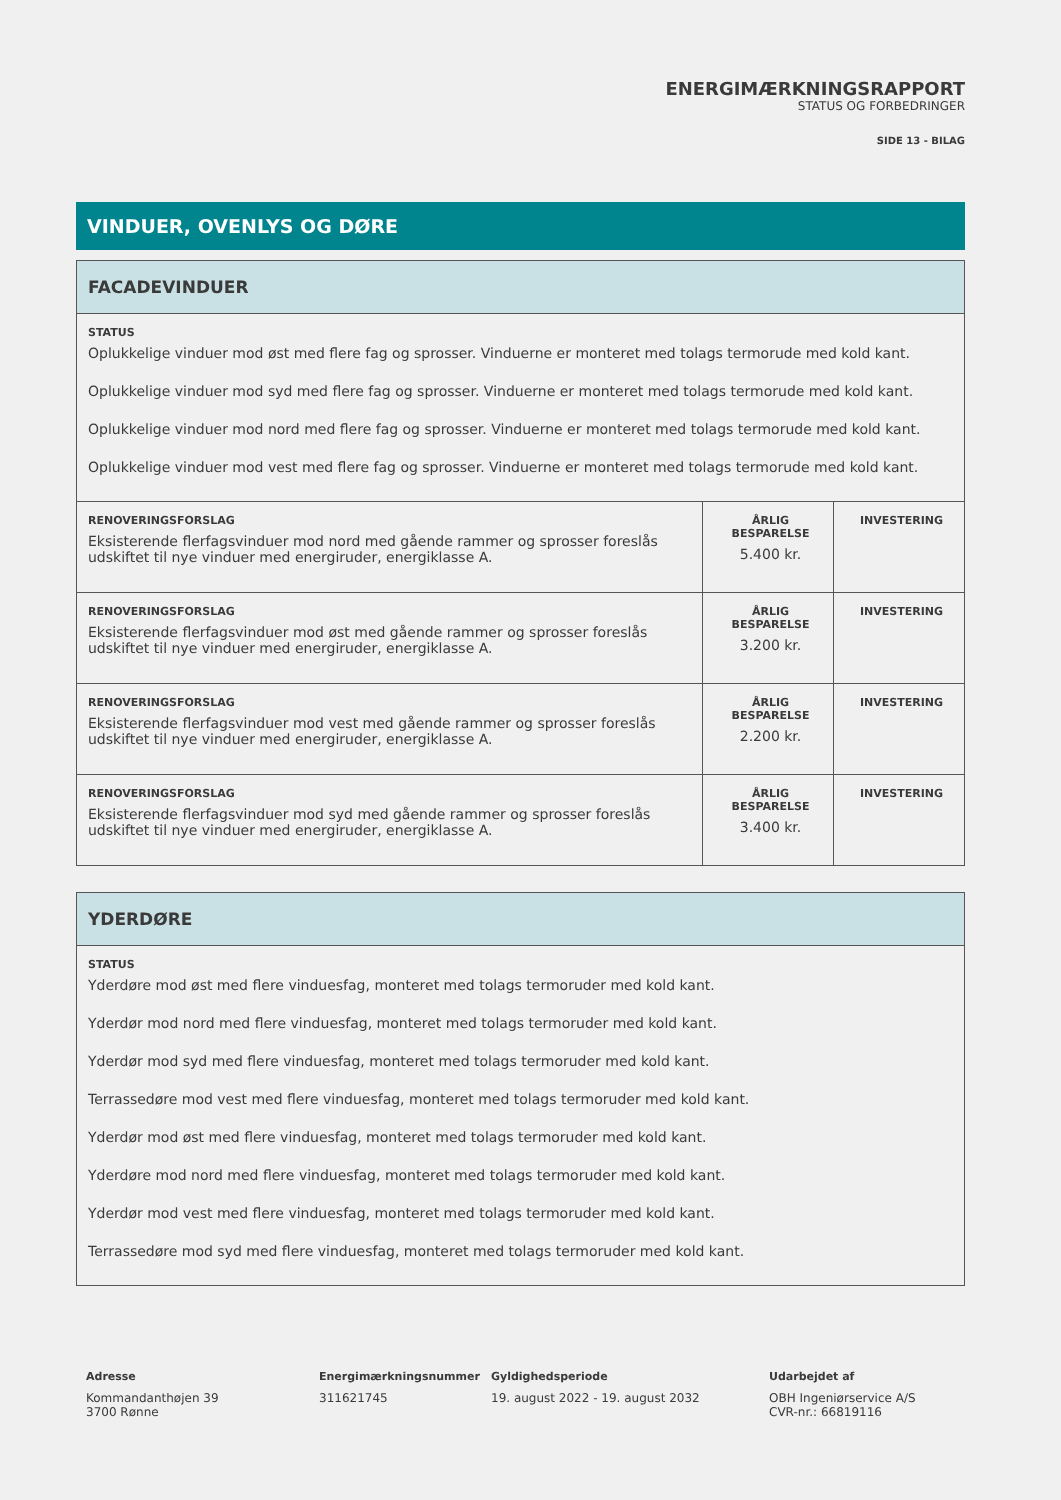ENERGIMÆRKNINGSRAPPORT
STATUS OG FORBEDRINGER
SIDE 13 - BILAG
VINDUER, OVENLYS OG DØRE
FACADEVINDUER
STATUS
Oplukkelige vinduer mod øst med flere fag og sprosser. Vinduerne er monteret med tolags termorude med kold kant.
Oplukkelige vinduer mod syd med flere fag og sprosser. Vinduerne er monteret med tolags termorude med kold kant.
Oplukkelige vinduer mod nord med flere fag og sprosser. Vinduerne er monteret med tolags termorude med kold kant.
Oplukkelige vinduer mod vest med flere fag og sprosser. Vinduerne er monteret med tolags termorude med kold kant.
| RENOVERINGSFORSLAG Eksisterende flerfagsvinduer mod nord med gående rammer og sprosser foreslås udskiftet til nye vinduer med energiruder, energiklasse A. | ÅRLIG BESPARELSE 5.400 kr. | INVESTERING |
| RENOVERINGSFORSLAG Eksisterende flerfagsvinduer mod øst med gående rammer og sprosser foreslås udskiftet til nye vinduer med energiruder, energiklasse A. | ÅRLIG BESPARELSE 3.200 kr. | INVESTERING |
| RENOVERINGSFORSLAG Eksisterende flerfagsvinduer mod vest med gående rammer og sprosser foreslås udskiftet til nye vinduer med energiruder, energiklasse A. | ÅRLIG BESPARELSE 2.200 kr. | INVESTERING |
| RENOVERINGSFORSLAG Eksisterende flerfagsvinduer mod syd med gående rammer og sprosser foreslås udskiftet til nye vinduer med energiruder, energiklasse A. | ÅRLIG BESPARELSE 3.400 kr. | INVESTERING |
YDERDØRE
STATUS
Yderdøre mod øst med flere vinduesfag, monteret med tolags termoruder med kold kant.
Yderdør mod nord med flere vinduesfag, monteret med tolags termoruder med kold kant.
Yderdør mod syd med flere vinduesfag, monteret med tolags termoruder med kold kant.
Terrassedøre mod vest med flere vinduesfag, monteret med tolags termoruder med kold kant.
Yderdør mod øst med flere vinduesfag, monteret med tolags termoruder med kold kant.
Yderdøre mod nord med flere vinduesfag, monteret med tolags termoruder med kold kant.
Yderdør mod vest med flere vinduesfag, monteret med tolags termoruder med kold kant.
Terrassedøre mod syd med flere vinduesfag, monteret med tolags termoruder med kold kant.
Adresse
Kommandanthøjen 39
3700 Rønne
Energimærkningsnummer
311621745
Gyldighedsperiode
19. august 2022 - 19. august 2032
Udarbejdet af
OBH Ingeniørservice A/S
CVR-nr.: 66819116